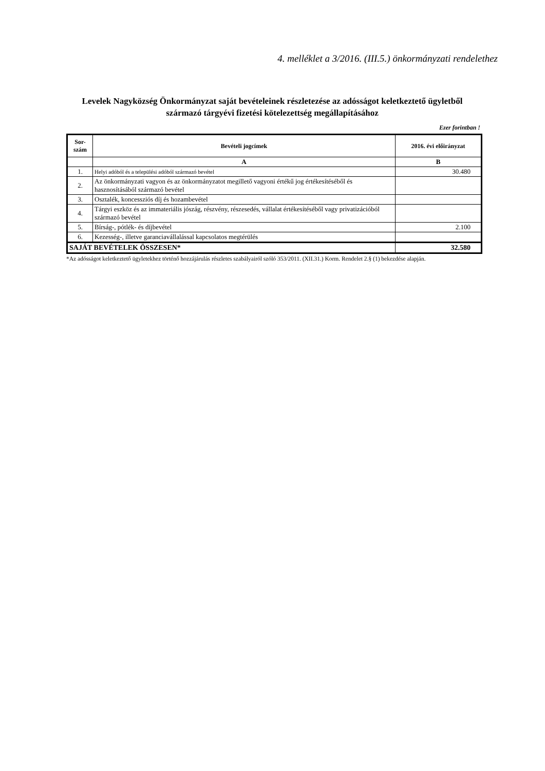4. melléklet a 3/2016. (III.5.) önkormányzati rendelethez
Levelek Nagyközség Önkormányzat saját bevételeinek részletezése az adósságot keletkeztető ügyletből származó tárgyévi fizetési kötelezettség megállapításához
Ezer forintban !
| Sor- szám | Bevételi jogcímek | 2016. évi előirányzat |
| --- | --- | --- |
| | A | B |
| 1. | Helyi adóból és a települési adóból származó bevétel | 30.480 |
| 2. | Az önkormányzati vagyon és az önkormányzatot megillető vagyoni értékű jog értékesítéséből és hasznosításából származó bevétel | |
| 3. | Osztalék, koncessziós díj és hozambevétel | |
| 4. | Tárgyi eszköz és az immateriális jószág, részvény, részesedés, vállalat értékesítéséből vagy privatizációból származó bevétel | |
| 5. | Bírság-, pótlék- és díjbevétel | 2.100 |
| 6. | Kezesség-, illetve garanciavállalással kapcsolatos megtérülés | |
| SAJÁT BEVÉTELEK ÖSSZESEN* | | 32.580 |
*Az adósságot keletkeztető ügyletekhez történő hozzájárulás részletes szabályairól szóló 353/2011. (XII.31.) Korm. Rendelet 2.§ (1) bekezdése alapján.